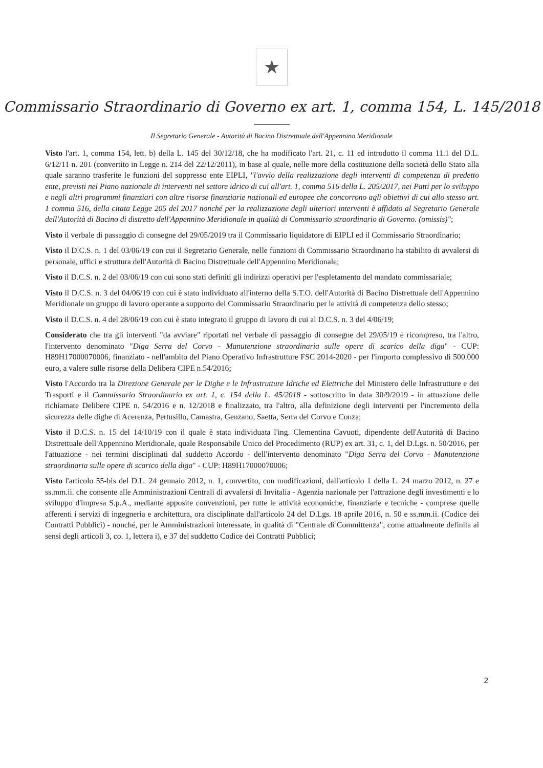★
Commissario Straordinario di Governo ex art. 1, comma 154, L. 145/2018
Il Segretario Generale - Autorità di Bacino Distrettuale dell'Appennino Meridionale
Visto l'art. 1, comma 154, lett. b) della L. 145 del 30/12/18, che ha modificato l'art. 21, c. 11 ed introdotto il comma 11.1 del D.L. 6/12/11 n. 201 (convertito in Legge n. 214 del 22/12/2011), in base al quale, nelle more della costituzione della società dello Stato alla quale saranno trasferite le funzioni del soppresso ente EIPLI, "l'avvio della realizzazione degli interventi di competenza di predetto ente, previsti nel Piano nazionale di interventi nel settore idrico di cui all'art. 1, comma 516 della L. 205/2017, nei Patti per lo sviluppo e negli altri programmi finanziari con altre risorse finanziarie nazionali ed europee che concorrono agli obiettivi di cui allo stesso art. 1 comma 516, della citata Legge 205 del 2017 nonché per la realizzazione degli ulteriori interventi è affidato al Segretario Generale dell'Autorità di Bacino di distretto dell'Appennino Meridionale in qualità di Commissario straordinario di Governo. (omissis)";
Visto il verbale di passaggio di consegne del 29/05/2019 tra il Commissario liquidatore di EIPLI ed il Commissario Straordinario;
Visto il D.C.S. n. 1 del 03/06/19 con cui il Segretario Generale, nelle funzioni di Commissario Straordinario ha stabilito di avvalersi di personale, uffici e struttura dell'Autorità di Bacino Distrettuale dell'Appennino Meridionale;
Visto il D.C.S. n. 2 del 03/06/19 con cui sono stati definiti gli indirizzi operativi per l'espletamento del mandato commissariale;
Visto il D.C.S. n. 3 del 04/06/19 con cui è stato individuato all'interno della S.T.O. dell'Autorità di Bacino Distrettuale dell'Appennino Meridionale un gruppo di lavoro operante a supporto del Commissario Straordinario per le attività di competenza dello stesso;
Visto il D.C.S. n. 4 del 28/06/19 con cui è stato integrato il gruppo di lavoro di cui al D.C.S. n. 3 del 4/06/19;
Considerato che tra gli interventi "da avviare" riportati nel verbale di passaggio di consegne del 29/05/19 è ricompreso, tra l'altro, l'intervento denominato "Diga Serra del Corvo - Manutenzione straordinaria sulle opere di scarico della diga" - CUP: H89H17000070006, finanziato - nell'ambito del Piano Operativo Infrastrutture FSC 2014-2020 - per l'importo complessivo di 500.000 euro, a valere sulle risorse della Delibera CIPE n.54/2016;
Visto l'Accordo tra la Direzione Generale per le Dighe e le Infrastrutture Idriche ed Elettriche del Ministero delle Infrastrutture e dei Trasporti e il Commissario Straordinario ex art. 1, c. 154 della L. 45/2018 - sottoscritto in data 30/9/2019 - in attuazione delle richiamate Delibere CIPE n. 54/2016 e n. 12/2018 e finalizzato, tra l'altro, alla definizione degli interventi per l'incremento della sicurezza delle dighe di Acerenza, Pertusillo, Camastra, Genzano, Saetta, Serra del Corvo e Conza;
Visto il D.C.S. n. 15 del 14/10/19 con il quale è stata individuata l'ing. Clementina Cavuoti, dipendente dell'Autorità di Bacino Distrettuale dell'Appennino Meridionale, quale Responsabile Unico del Procedimento (RUP) ex art. 31, c. 1, del D.Lgs. n. 50/2016, per l'attuazione - nei termini disciplinati dal suddetto Accordo - dell'intervento denominato "Diga Serra del Corvo - Manutenzione straordinaria sulle opere di scarico della diga" - CUP: H89H17000070006;
Visto l'articolo 55-bis del D.L. 24 gennaio 2012, n. 1, convertito, con modificazioni, dall'articolo 1 della L. 24 marzo 2012, n. 27 e ss.mm.ii. che consente alle Amministrazioni Centrali di avvalersi di Invitalia - Agenzia nazionale per l'attrazione degli investimenti e lo sviluppo d'impresa S.p.A., mediante apposite convenzioni, per tutte le attività economiche, finanziarie e tecniche - comprese quelle afferenti i servizi di ingegneria e architettura, ora disciplinate dall'articolo 24 del D.Lgs. 18 aprile 2016, n. 50 e ss.mm.ii. (Codice dei Contratti Pubblici) - nonché, per le Amministrazioni interessate, in qualità di "Centrale di Committenza", come attualmente definita ai sensi degli articoli 3, co. 1, lettera i), e 37 del suddetto Codice dei Contratti Pubblici;
2